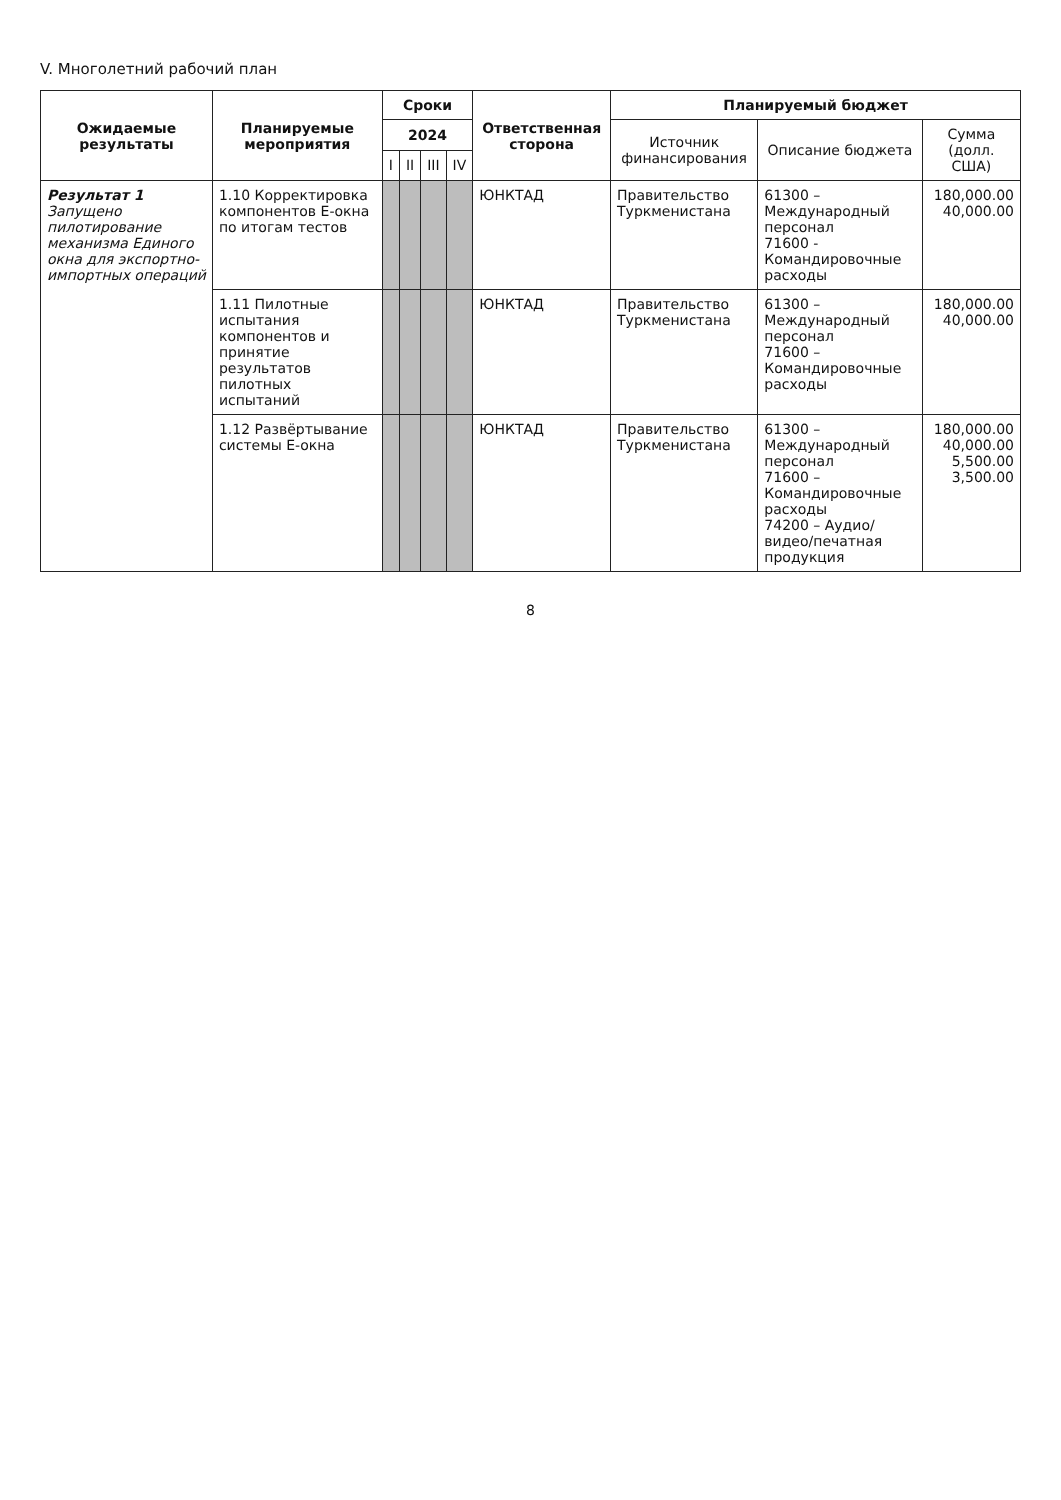V. Многолетний рабочий план
| Ожидаемые результаты | Планируемые мероприятия | Сроки | | | | Ответственная сторона | Планируемый бюджет | | |
| --- | --- | --- | --- | --- | --- | --- | --- | --- | --- |
| | | 2024 | | | | | Источник финансирования | Описание бюджета | Сумма (долл. США) |
| | | I | II | III | IV | | | | |
| Результат 1 Запущено пилотирование механизма Единого окна для экспортно-импортных операций | 1.10 Корректировка компонентов E-окна по итогам тестов | | | | | ЮНКТАД | Правительство Туркменистана | 61300 – Международный персонал 71600 - Командировочные расходы | 180,000.00 40,000.00 |
| | 1.11 Пилотные испытания компонентов и принятие результатов пилотных испытаний | | | | | ЮНКТАД | Правительство Туркменистана | 61300 – Международный персонал 71600 – Командировочные расходы | 180,000.00 40,000.00 |
| | 1.12 Развёртывание системы E-окна | | | | | ЮНКТАД | Правительство Туркменистана | 61300 – Международный персонал 71600 – Командировочные расходы 74200 – Аудио/видео/печатная продукция | 180,000.00 40,000.00 5,500.00 3,500.00 |
8